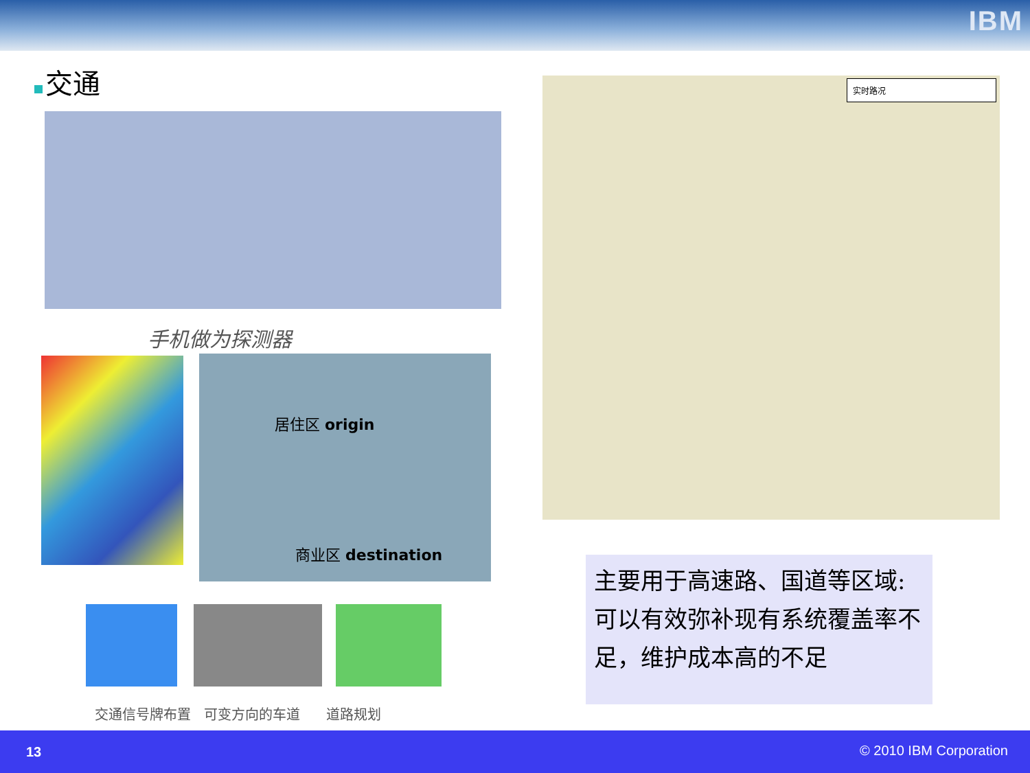IBM
交通
手机做为探测器
居住区 origin
商业区 destination
交通信号牌布置 可变方向的车道 道路规划
实时路况
主要用于高速路、国道等区域:
可以有效弥补现有系统覆盖率不足，维护成本高的不足
13 © 2010 IBM Corporation